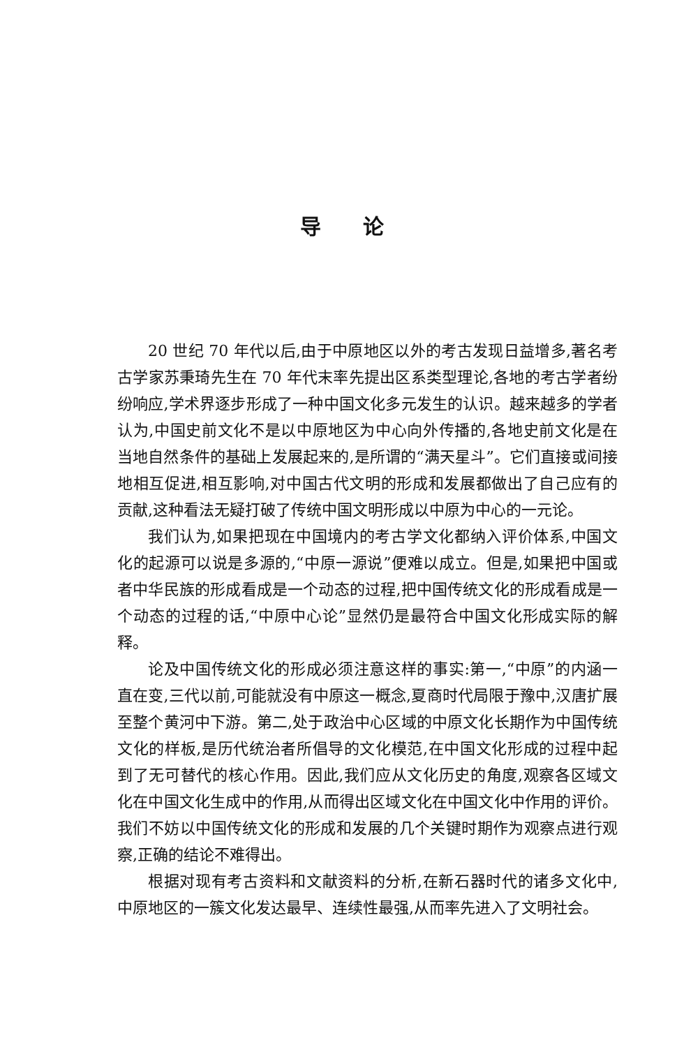导论
20 世纪 70 年代以后,由于中原地区以外的考古发现日益增多,著名考古学家苏秉琦先生在 70 年代末率先提出区系类型理论,各地的考古学者纷纷响应,学术界逐步形成了一种中国文化多元发生的认识。越来越多的学者认为,中国史前文化不是以中原地区为中心向外传播的,各地史前文化是在当地自然条件的基础上发展起来的,是所谓的“满天星斗”。它们直接或间接地相互促进,相互影响,对中国古代文明的形成和发展都做出了自己应有的贡献,这种看法无疑打破了传统中国文明形成以中原为中心的一元论。
我们认为,如果把现在中国境内的考古学文化都纳入评价体系,中国文化的起源可以说是多源的,“中原一源说”便难以成立。但是,如果把中国或者中华民族的形成看成是一个动态的过程,把中国传统文化的形成看成是一个动态的过程的话,“中原中心论”显然仍是最符合中国文化形成实际的解释。
论及中国传统文化的形成必须注意这样的事实:第一,“中原”的内涵一直在变,三代以前,可能就没有中原这一概念,夏商时代局限于豫中,汉唐扩展至整个黄河中下游。第二,处于政治中心区域的中原文化长期作为中国传统文化的样板,是历代统治者所倡导的文化模范,在中国文化形成的过程中起到了无可替代的核心作用。因此,我们应从文化历史的角度,观察各区域文化在中国文化生成中的作用,从而得出区域文化在中国文化中作用的评价。我们不妨以中国传统文化的形成和发展的几个关键时期作为观察点进行观察,正确的结论不难得出。
根据对现有考古资料和文献资料的分析,在新石器时代的诸多文化中,中原地区的一簇文化发达最早、连续性最强,从而率先进入了文明社会。